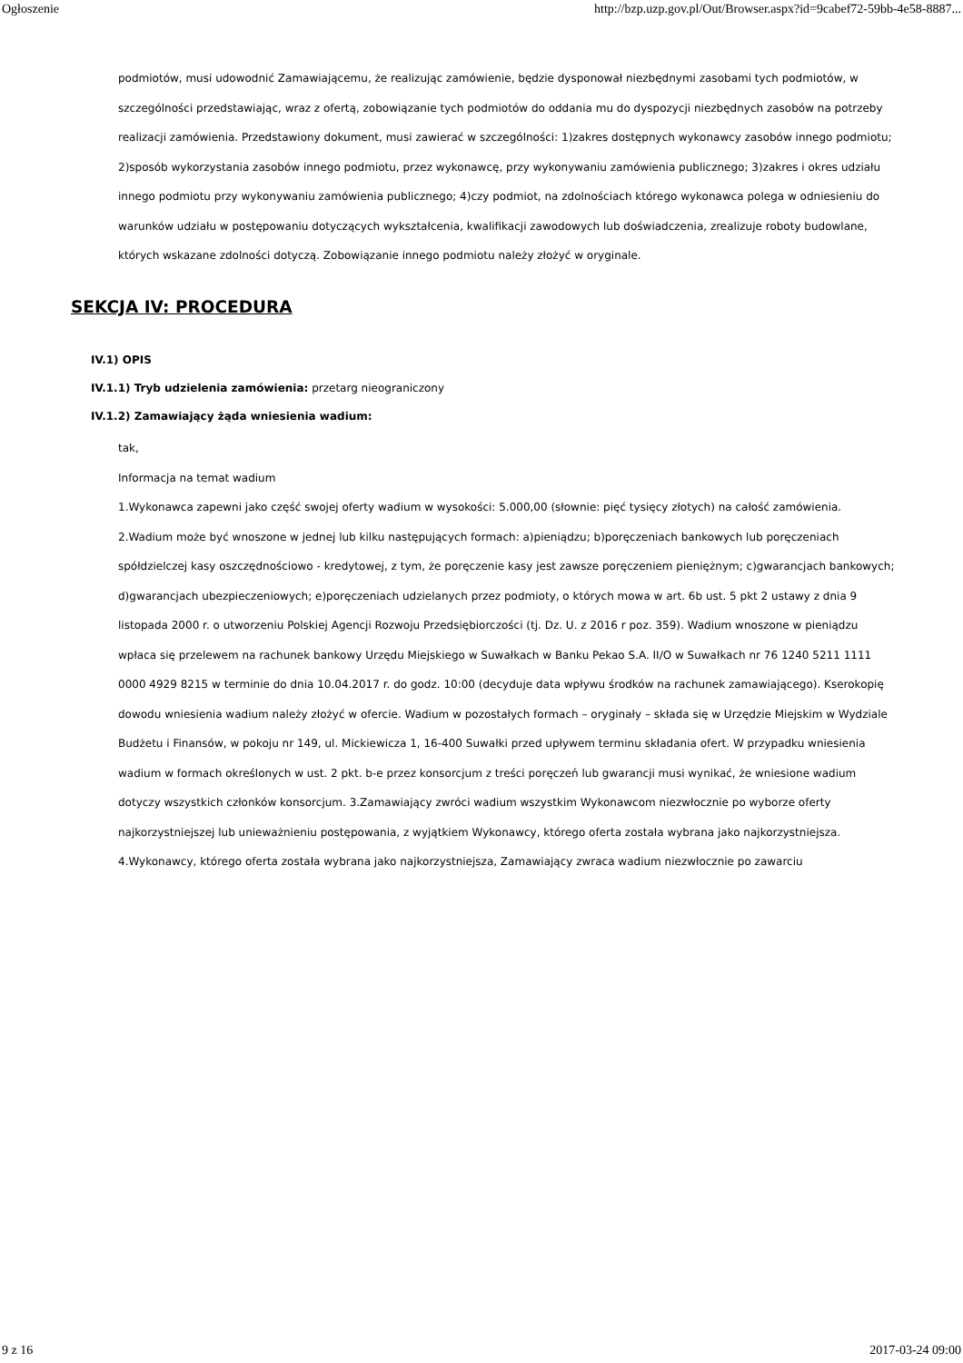Ogłoszenie http://bzp.uzp.gov.pl/Out/Browser.aspx?id=9cabef72-59bb-4e58-8887...
podmiotów, musi udowodnić Zamawiającemu, że realizując zamówienie, będzie dysponował niezbędnymi zasobami tych podmiotów, w szczególności przedstawiając, wraz z ofertą, zobowiązanie tych podmiotów do oddania mu do dyspozycji niezbędnych zasobów na potrzeby realizacji zamówienia. Przedstawiony dokument, musi zawierać w szczególności: 1)zakres dostępnych wykonawcy zasobów innego podmiotu; 2)sposób wykorzystania zasobów innego podmiotu, przez wykonawcę, przy wykonywaniu zamówienia publicznego; 3)zakres i okres udziału innego podmiotu przy wykonywaniu zamówienia publicznego; 4)czy podmiot, na zdolnościach którego wykonawca polega w odniesieniu do warunków udziału w postępowaniu dotyczących wykształcenia, kwalifikacji zawodowych lub doświadczenia, zrealizuje roboty budowlane, których wskazane zdolności dotyczą. Zobowiązanie innego podmiotu należy złożyć w oryginale.
SEKCJA IV: PROCEDURA
IV.1) OPIS
IV.1.1) Tryb udzielenia zamówienia: przetarg nieograniczony
IV.1.2) Zamawiający żąda wniesienia wadium:
tak,
Informacja na temat wadium
1.Wykonawca zapewni jako część swojej oferty wadium w wysokości: 5.000,00 (słownie: pięć tysięcy złotych) na całość zamówienia. 2.Wadium może być wnoszone w jednej lub kilku następujących formach: a)pieniądzu; b)poręczeniach bankowych lub poręczeniach spółdzielczej kasy oszczędnościowo - kredytowej, z tym, że poręczenie kasy jest zawsze poręczeniem pieniężnym; c)gwarancjach bankowych; d)gwarancjach ubezpieczeniowych; e)poręczeniach udzielanych przez podmioty, o których mowa w art. 6b ust. 5 pkt 2 ustawy z dnia 9 listopada 2000 r. o utworzeniu Polskiej Agencji Rozwoju Przedsiębiorczości (tj. Dz. U. z 2016 r poz. 359). Wadium wnoszone w pieniądzu wpłaca się przelewem na rachunek bankowy Urzędu Miejskiego w Suwałkach w Banku Pekao S.A. II/O w Suwałkach nr 76 1240 5211 1111 0000 4929 8215 w terminie do dnia 10.04.2017 r. do godz. 10:00 (decyduje data wpływu środków na rachunek zamawiającego). Kserokopię dowodu wniesienia wadium należy złożyć w ofercie. Wadium w pozostałych formach – oryginały – składa się w Urzędzie Miejskim w Wydziale Budżetu i Finansów, w pokoju nr 149, ul. Mickiewicza 1, 16-400 Suwałki przed upływem terminu składania ofert. W przypadku wniesienia wadium w formach określonych w ust. 2 pkt. b-e przez konsorcjum z treści poręczeń lub gwarancji musi wynikać, że wniesione wadium dotyczy wszystkich członków konsorcjum. 3.Zamawiający zwróci wadium wszystkim Wykonawcom niezwłocznie po wyborze oferty najkorzystniejszej lub unieważnieniu postępowania, z wyjątkiem Wykonawcy, którego oferta została wybrana jako najkorzystniejsza. 4.Wykonawcy, którego oferta została wybrana jako najkorzystniejsza, Zamawiający zwraca wadium niezwłocznie po zawarciu
9 z 16 2017-03-24 09:00